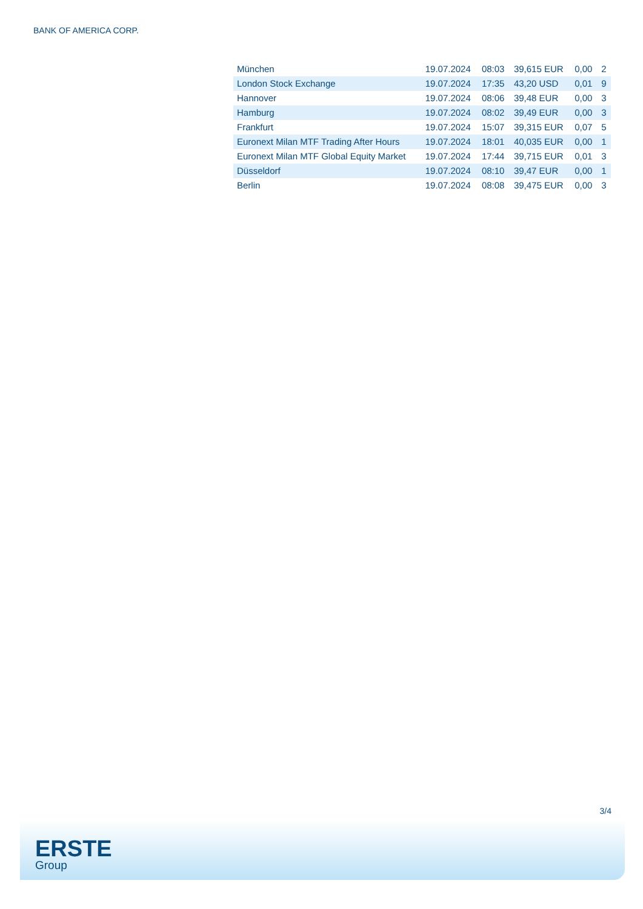BANK OF AMERICA CORP.
| München | 19.07.2024 | 08:03 | 39,615 EUR | 0,00 | 2 |
| London Stock Exchange | 19.07.2024 | 17:35 | 43,20 USD | 0,01 | 9 |
| Hannover | 19.07.2024 | 08:06 | 39,48 EUR | 0,00 | 3 |
| Hamburg | 19.07.2024 | 08:02 | 39,49 EUR | 0,00 | 3 |
| Frankfurt | 19.07.2024 | 15:07 | 39,315 EUR | 0,07 | 5 |
| Euronext Milan MTF Trading After Hours | 19.07.2024 | 18:01 | 40,035 EUR | 0,00 | 1 |
| Euronext Milan MTF Global Equity Market | 19.07.2024 | 17:44 | 39,715 EUR | 0,01 | 3 |
| Düsseldorf | 19.07.2024 | 08:10 | 39,47 EUR | 0,00 | 1 |
| Berlin | 19.07.2024 | 08:08 | 39,475 EUR | 0,00 | 3 |
3/4
ERSTE
Group